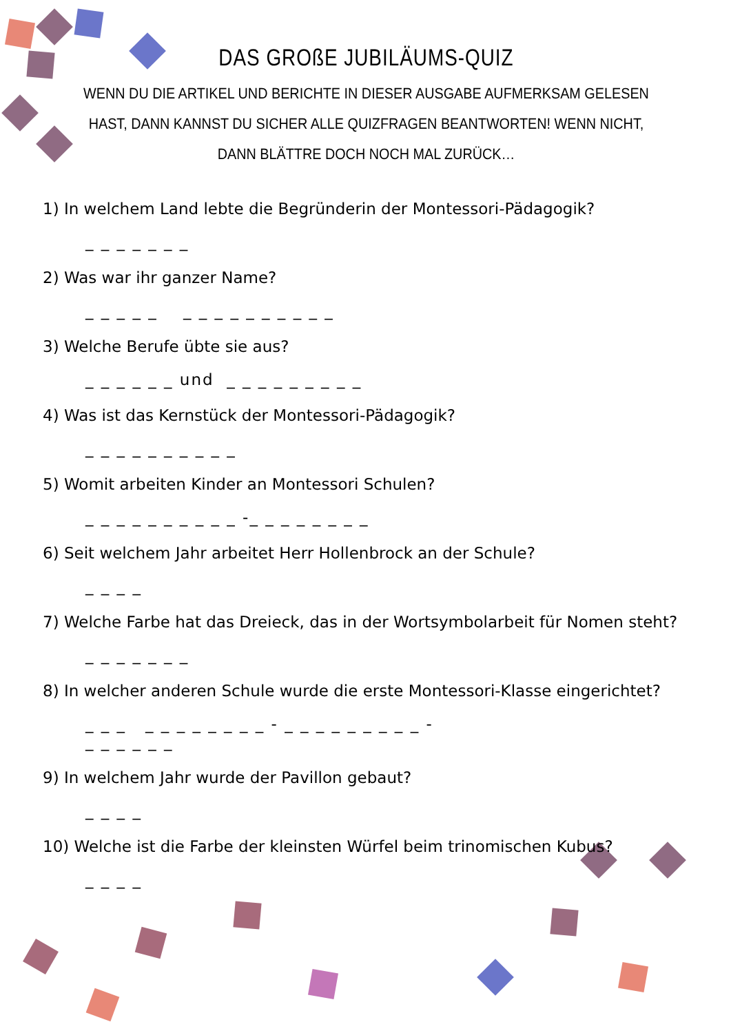DAS GROßE JUBILÄUMS-QUIZ
WENN DU DIE ARTIKEL UND BERICHTE IN DIESER AUSGABE AUFMERKSAM GELESEN HAST, DANN KANNST DU SICHER ALLE QUIZFRAGEN BEANTWORTEN! WENN NICHT, DANN BLÄTTRE DOCH NOCH MAL ZURÜCK…
1) In welchem Land lebte die Begründerin der Montessori-Pädagogik?
_ _ _ _ _ _ _
2) Was war ihr ganzer Name?
_ _ _ _ _ _ _ _ _ _ _ _ _ _ _
3) Welche Berufe übte sie aus?
_ _ _ _ _ _ und _ _ _ _ _ _ _ _ _
4) Was ist das Kernstück der Montessori-Pädagogik?
_ _ _ _ _ _ _ _ _ _
5) Womit arbeiten Kinder an Montessori Schulen?
_ _ _ _ _ _ _ _ _ _ -_ _ _ _ _ _ _ _
6) Seit welchem Jahr arbeitet Herr Hollenbrock an der Schule?
_ _ _ _
7) Welche Farbe hat das Dreieck, das in der Wortsymbolarbeit für Nomen steht?
_ _ _ _ _ _ _
8) In welcher anderen Schule wurde die erste Montessori-Klasse eingerichtet?
_ _ _ _ _ _ _ _ _ _ _ - _ _ _ _ _ _ _ _ _ - _ _ _ _ _ _
9) In welchem Jahr wurde der Pavillon gebaut?
_ _ _ _
10) Welche ist die Farbe der kleinsten Würfel beim trinomischen Kubus?
_ _ _ _